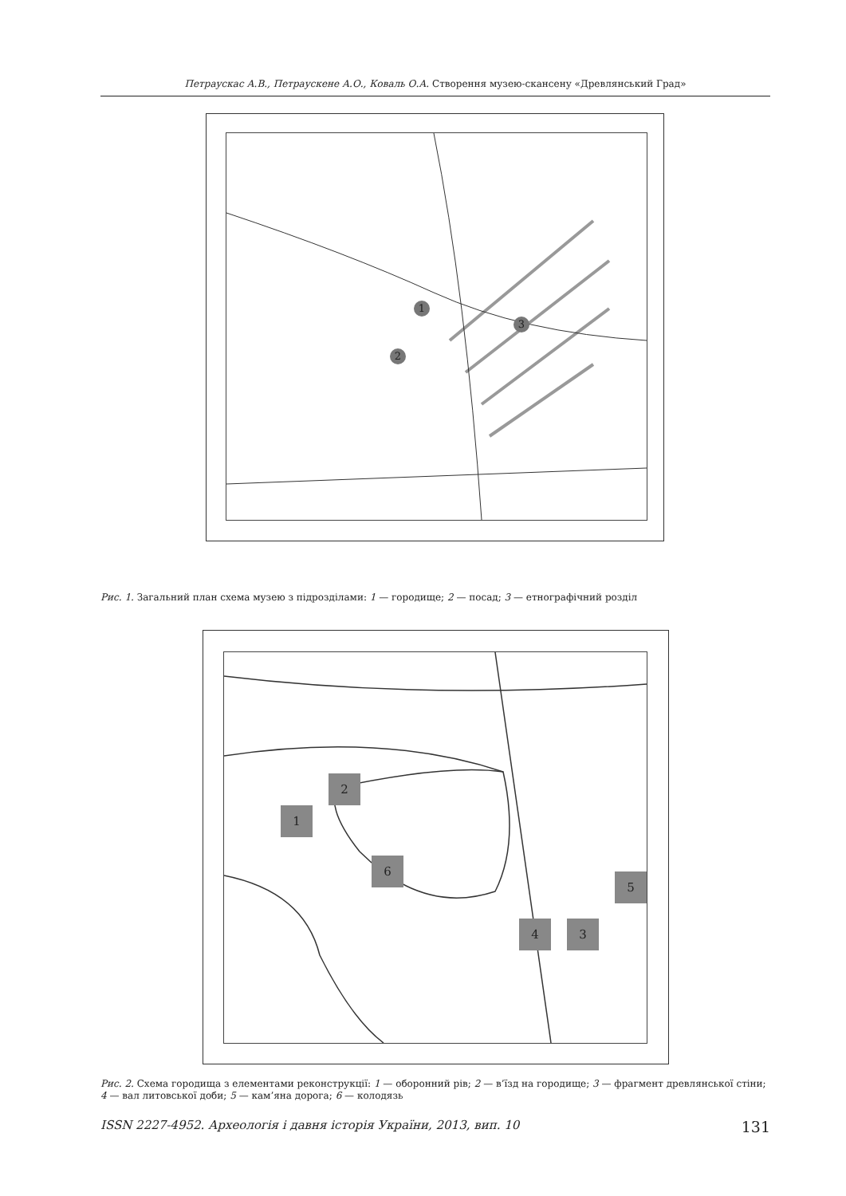Петраускас А.В., Петраускене А.О., Коваль О.А. Створення музею-скансену «Древлянський Град»
1
2
3
Рис. 1. Загальний план схема музею з підрозділами: 1 — городище; 2 — посад; 3 — етнографічний розділ
1
2
3
4
5
6
Рис. 2. Схема городища з елементами реконструкції: 1 — оборонний рів; 2 — в’їзд на городище; 3 — фрагмент древлянської стіни; 4 — вал литовської доби; 5 — кам’яна дорога; 6 — колодязь
ISSN 2227-4952. Археологія і давня історія України, 2013, вип. 10 131